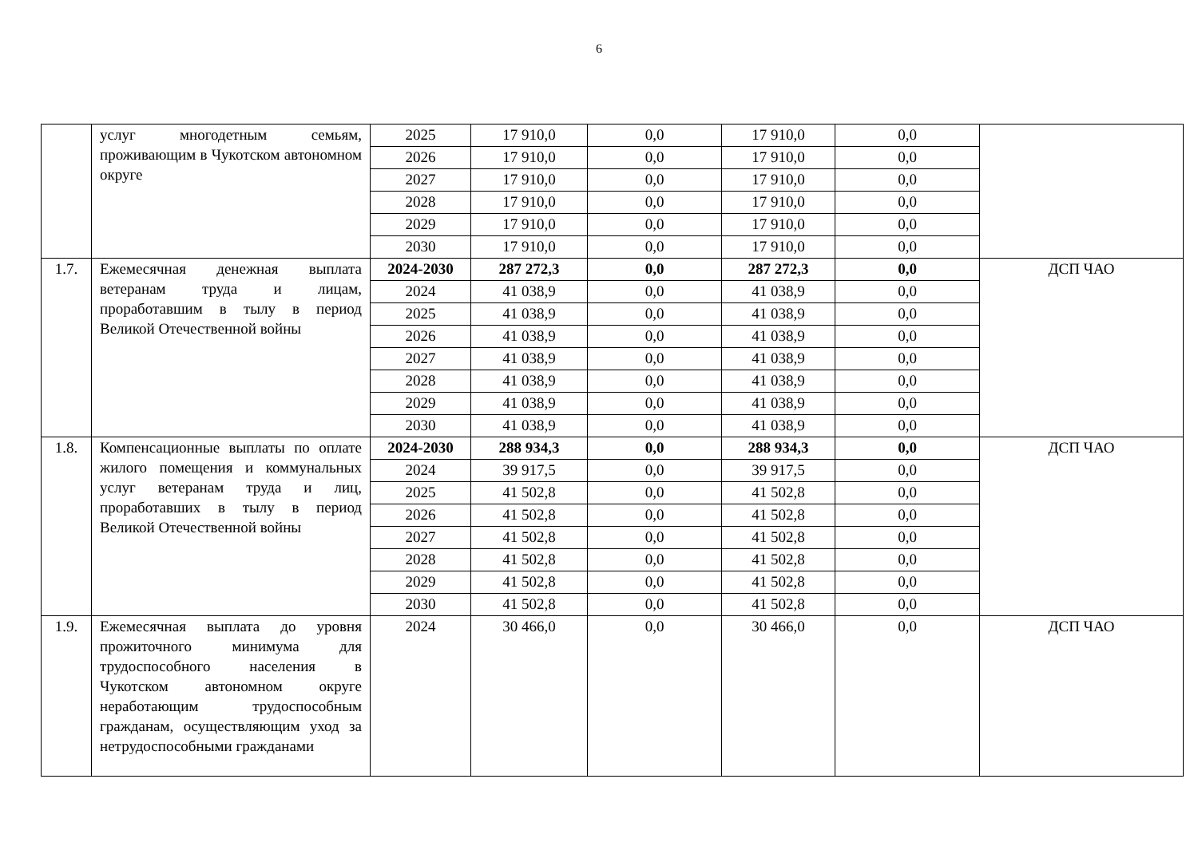6
| | услуг многодетным семьям, проживающим в Чукотском автономном округе | 2025 | 17 910,0 | 0,0 | 17 910,0 | 0,0 | |
| | | 2026 | 17 910,0 | 0,0 | 17 910,0 | 0,0 | |
| | | 2027 | 17 910,0 | 0,0 | 17 910,0 | 0,0 | |
| | | 2028 | 17 910,0 | 0,0 | 17 910,0 | 0,0 | |
| | | 2029 | 17 910,0 | 0,0 | 17 910,0 | 0,0 | |
| | | 2030 | 17 910,0 | 0,0 | 17 910,0 | 0,0 | |
| 1.7. | Ежемесячная денежная выплата ветеранам труда и лицам, проработавшим в тылу в период Великой Отечественной войны | 2024-2030 | 287 272,3 | 0,0 | 287 272,3 | 0,0 | ДСП ЧАО |
| | | 2024 | 41 038,9 | 0,0 | 41 038,9 | 0,0 | |
| | | 2025 | 41 038,9 | 0,0 | 41 038,9 | 0,0 | |
| | | 2026 | 41 038,9 | 0,0 | 41 038,9 | 0,0 | |
| | | 2027 | 41 038,9 | 0,0 | 41 038,9 | 0,0 | |
| | | 2028 | 41 038,9 | 0,0 | 41 038,9 | 0,0 | |
| | | 2029 | 41 038,9 | 0,0 | 41 038,9 | 0,0 | |
| | | 2030 | 41 038,9 | 0,0 | 41 038,9 | 0,0 | |
| 1.8. | Компенсационные выплаты по оплате жилого помещения и коммунальных услуг ветеранам труда и лиц, проработавших в тылу в период Великой Отечественной войны | 2024-2030 | 288 934,3 | 0,0 | 288 934,3 | 0,0 | ДСП ЧАО |
| | | 2024 | 39 917,5 | 0,0 | 39 917,5 | 0,0 | |
| | | 2025 | 41 502,8 | 0,0 | 41 502,8 | 0,0 | |
| | | 2026 | 41 502,8 | 0,0 | 41 502,8 | 0,0 | |
| | | 2027 | 41 502,8 | 0,0 | 41 502,8 | 0,0 | |
| | | 2028 | 41 502,8 | 0,0 | 41 502,8 | 0,0 | |
| | | 2029 | 41 502,8 | 0,0 | 41 502,8 | 0,0 | |
| | | 2030 | 41 502,8 | 0,0 | 41 502,8 | 0,0 | |
| 1.9. | Ежемесячная выплата до уровня прожиточного минимума для трудоспособного населения в Чукотском автономном округе неработающим трудоспособным гражданам, осуществляющим уход за нетрудоспособными гражданами | 2024 | 30 466,0 | 0,0 | 30 466,0 | 0,0 | ДСП ЧАО |